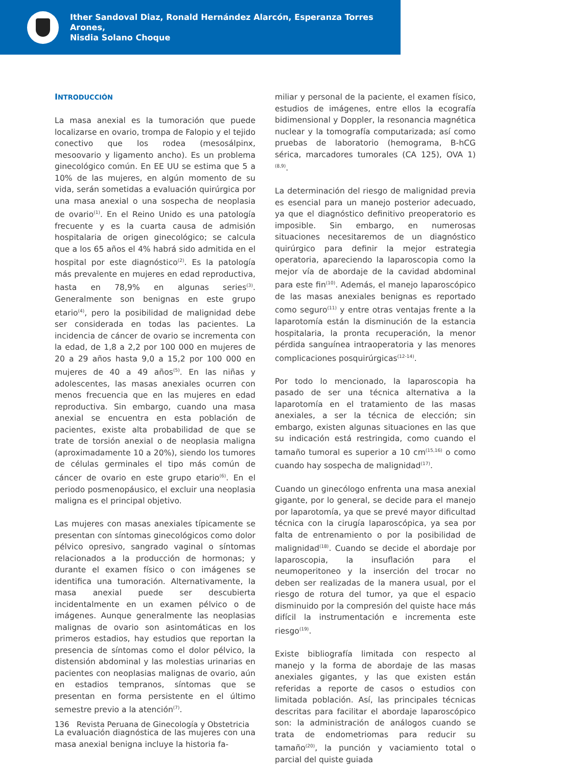Ither Sandoval Diaz, Ronald Hernández Alarcón, Esperanza Torres Arones,
Nisdia Solano Choque
INTRODUCCIÓN
La masa anexial es la tumoración que puede localizarse en ovario, trompa de Falopio y el tejido conectivo que los rodea (mesosálpinx, mesoovario y ligamento ancho). Es un problema ginecológico común. En EE UU se estima que 5 a 10% de las mujeres, en algún momento de su vida, serán sometidas a evaluación quirúrgica por una masa anexial o una sospecha de neoplasia de ovario<sup>(1)</sup>. En el Reino Unido es una patología frecuente y es la cuarta causa de admisión hospitalaria de origen ginecológico; se calcula que a los 65 años el 4% habrá sido admitida en el hospital por este diagnóstico<sup>(2)</sup>. Es la patología más prevalente en mujeres en edad reproductiva, hasta en 78,9% en algunas series<sup>(3)</sup>. Generalmente son benignas en este grupo etario<sup>(4)</sup>, pero la posibilidad de malignidad debe ser considerada en todas las pacientes. La incidencia de cáncer de ovario se incrementa con la edad, de 1,8 a 2,2 por 100 000 en mujeres de 20 a 29 años hasta 9,0 a 15,2 por 100 000 en mujeres de 40 a 49 años<sup>(5)</sup>. En las niñas y adolescentes, las masas anexiales ocurren con menos frecuencia que en las mujeres en edad reproductiva. Sin embargo, cuando una masa anexial se encuentra en esta población de pacientes, existe alta probabilidad de que se trate de torsión anexial o de neoplasia maligna (aproximadamente 10 a 20%), siendo los tumores de células germinales el tipo más común de cáncer de ovario en este grupo etario<sup>(6)</sup>. En el periodo posmenopáusico, el excluir una neoplasia maligna es el principal objetivo.
Las mujeres con masas anexiales típicamente se presentan con síntomas ginecológicos como dolor pélvico opresivo, sangrado vaginal o síntomas relacionados a la producción de hormonas; y durante el examen físico o con imágenes se identifica una tumoración. Alternativamente, la masa anexial puede ser descubierta incidentalmente en un examen pélvico o de imágenes. Aunque generalmente las neoplasias malignas de ovario son asintomáticas en los primeros estadios, hay estudios que reportan la presencia de síntomas como el dolor pélvico, la distensión abdominal y las molestias urinarias en pacientes con neoplasias malignas de ovario, aún en estadios tempranos, síntomas que se presentan en forma persistente en el último semestre previo a la atención<sup>(7)</sup>.
La evaluación diagnóstica de las mujeres con una masa anexial benigna incluye la historia fa-
miliar y personal de la paciente, el examen físico, estudios de imágenes, entre ellos la ecografía bidimensional y Doppler, la resonancia magnética nuclear y la tomografía computarizada; así como pruebas de laboratorio (hemograma, B-hCG sérica, marcadores tumorales (CA 125), OVA 1)<sup>(8,9)</sup>.
La determinación del riesgo de malignidad previa es esencial para un manejo posterior adecuado, ya que el diagnóstico definitivo preoperatorio es imposible. Sin embargo, en numerosas situaciones necesitaremos de un diagnóstico quirúrgico para definir la mejor estrategia operatoria, apareciendo la laparoscopia como la mejor vía de abordaje de la cavidad abdominal para este fin<sup>(10)</sup>. Además, el manejo laparoscópico de las masas anexiales benignas es reportado como seguro<sup>(11)</sup> y entre otras ventajas frente a la laparotomía están la disminución de la estancia hospitalaria, la pronta recuperación, la menor pérdida sanguínea intraoperatoria y las menores complicaciones posquirúrgicas<sup>(12-14)</sup>.
Por todo lo mencionado, la laparoscopia ha pasado de ser una técnica alternativa a la laparotomía en el tratamiento de las masas anexiales, a ser la técnica de elección; sin embargo, existen algunas situaciones en las que su indicación está restringida, como cuando el tamaño tumoral es superior a 10 cm<sup>(15,16)</sup> o como cuando hay sospecha de malignidad<sup>(17)</sup>.
Cuando un ginecólogo enfrenta una masa anexial gigante, por lo general, se decide para el manejo por laparotomía, ya que se prevé mayor dificultad técnica con la cirugía laparoscópica, ya sea por falta de entrenamiento o por la posibilidad de malignidad<sup>(18)</sup>. Cuando se decide el abordaje por laparoscopia, la insuflación para el neumoperitoneo y la inserción del trocar no deben ser realizadas de la manera usual, por el riesgo de rotura del tumor, ya que el espacio disminuido por la compresión del quiste hace más difícil la instrumentación e incrementa este riesgo<sup>(19)</sup>.
Existe bibliografía limitada con respecto al manejo y la forma de abordaje de las masas anexiales gigantes, y las que existen están referidas a reporte de casos o estudios con limitada población. Así, las principales técnicas descritas para facilitar el abordaje laparoscópico son: la administración de análogos cuando se trata de endometriomas para reducir su tamaño<sup>(20)</sup>, la punción y vaciamiento total o parcial del quiste guiada
136 Revista Peruana de Ginecología y Obstetricia